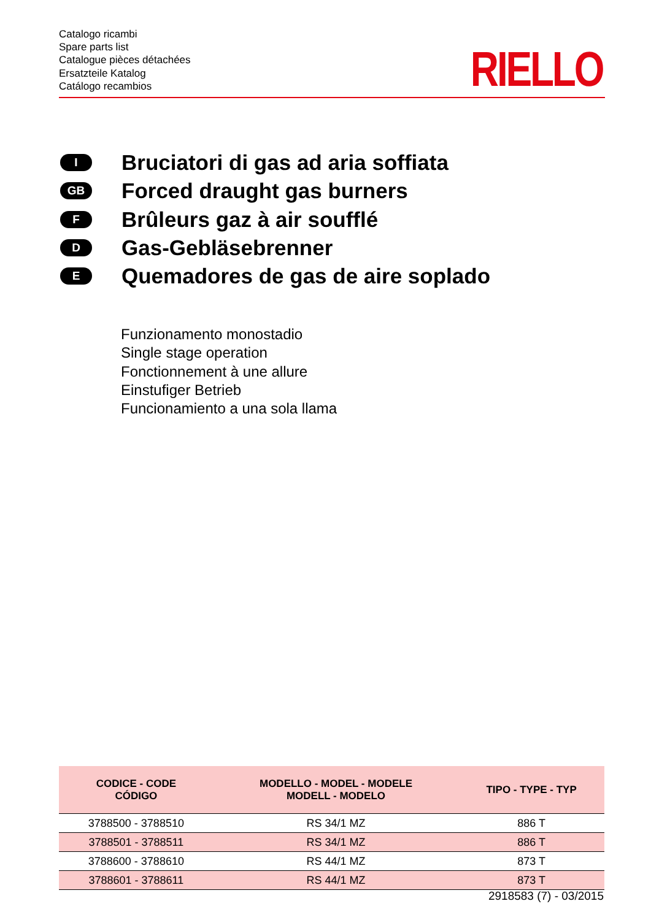Catalogo ricambi
Spare parts list
Catalogue pièces détachées
Ersatzteile Katalog
Catálogo recambios
RIELLO
I
Bruciatori di gas ad aria soffiata
GB
Forced draught gas burners
F
Brûleurs gaz à air soufflé
D
Gas-Gebläsebrenner
E
Quemadores de gas de aire soplado
Funzionamento monostadio
Single stage operation
Fonctionnement à une allure
Einstufiger Betrieb
Funcionamiento a una sola llama
| CODICE - CODE CÓDIGO | MODELLO - MODEL - MODELE MODELL - MODELO | TIPO - TYPE - TYP |
| --- | --- | --- |
| 3788500 - 3788510 | RS 34/1 MZ | 886 T |
| 3788501 - 3788511 | RS 34/1 MZ | 886 T |
| 3788600 - 3788610 | RS 44/1 MZ | 873 T |
| 3788601 - 3788611 | RS 44/1 MZ | 873 T |
2918583 (7) - 03/2015